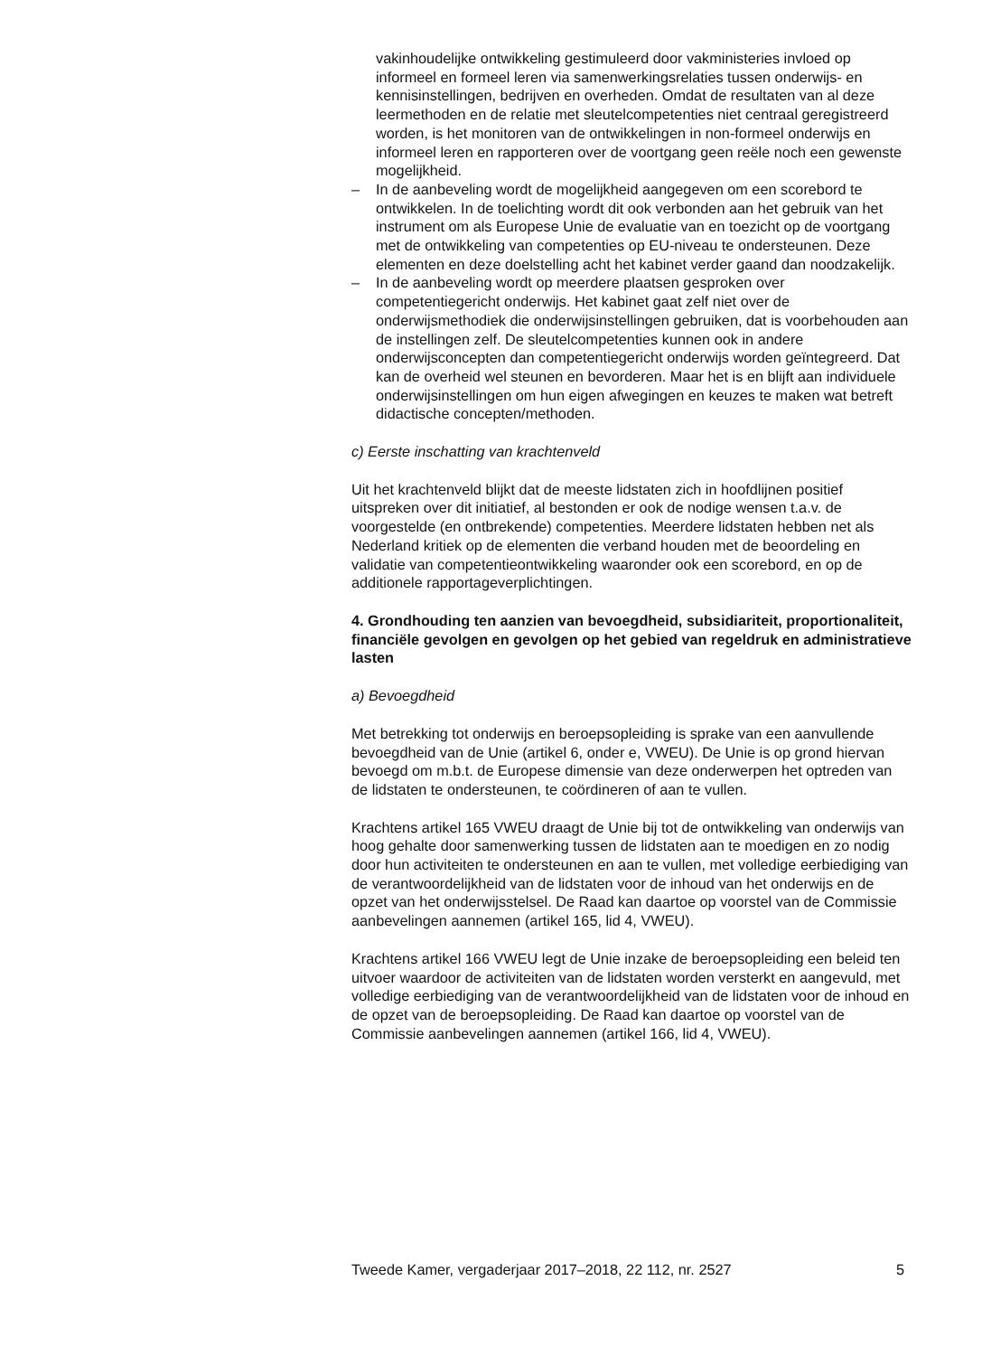vakinhoudelijke ontwikkeling gestimuleerd door vakministeries invloed op informeel en formeel leren via samenwerkingsrelaties tussen onderwijs- en kennisinstellingen, bedrijven en overheden. Omdat de resultaten van al deze leermethoden en de relatie met sleutelcompe­tenties niet centraal geregistreerd worden, is het monitoren van de ontwikkelingen in non-formeel onderwijs en informeel leren en rapporteren over de voortgang geen reële noch een gewenste mogelijkheid.
– In de aanbeveling wordt de mogelijkheid aangegeven om een scorebord te ontwikkelen. In de toelichting wordt dit ook verbonden aan het gebruik van het instrument om als Europese Unie de evaluatie van en toezicht op de voortgang met de ontwikkeling van competen­ties op EU-niveau te ondersteunen. Deze elementen en deze doelstel­ling acht het kabinet verder gaand dan noodzakelijk.
– In de aanbeveling wordt op meerdere plaatsen gesproken over competentiegericht onderwijs. Het kabinet gaat zelf niet over de onderwijsmethodiek die onderwijsinstellingen gebruiken, dat is voorbehouden aan de instellingen zelf. De sleutelcompetenties kunnen ook in andere onderwijsconcepten dan competentiegericht onderwijs worden geïntegreerd. Dat kan de overheid wel steunen en bevorderen. Maar het is en blijft aan individuele onderwijsinstellingen om hun eigen afwegingen en keuzes te maken wat betreft didactische concepten/methoden.
c) Eerste inschatting van krachtenveld
Uit het krachtenveld blijkt dat de meeste lidstaten zich in hoofdlijnen positief uitspreken over dit initiatief, al bestonden er ook de nodige wensen t.a.v. de voorgestelde (en ontbrekende) competenties. Meerdere lidstaten hebben net als Nederland kritiek op de elementen die verband houden met de beoordeling en validatie van competentieontwikkeling waaronder ook een scorebord, en op de additionele rapportageverplich­tingen.
4. Grondhouding ten aanzien van bevoegdheid, subsidiariteit, proportionaliteit, financiële gevolgen en gevolgen op het gebied van regeldruk en administratieve lasten
a) Bevoegdheid
Met betrekking tot onderwijs en beroepsopleiding is sprake van een aanvullende bevoegdheid van de Unie (artikel 6, onder e, VWEU). De Unie is op grond hiervan bevoegd om m.b.t. de Europese dimensie van deze onderwerpen het optreden van de lidstaten te ondersteunen, te coördi­neren of aan te vullen.
Krachtens artikel 165 VWEU draagt de Unie bij tot de ontwikkeling van onderwijs van hoog gehalte door samenwerking tussen de lidstaten aan te moedigen en zo nodig door hun activiteiten te ondersteunen en aan te vullen, met volledige eerbiediging van de verantwoordelijkheid van de lidstaten voor de inhoud van het onderwijs en de opzet van het onderwijs­stelsel. De Raad kan daartoe op voorstel van de Commissie aanbevelingen aannemen (artikel 165, lid 4, VWEU).
Krachtens artikel 166 VWEU legt de Unie inzake de beroepsopleiding een beleid ten uitvoer waardoor de activiteiten van de lidstaten worden versterkt en aangevuld, met volledige eerbiediging van de verantwoorde­lijkheid van de lidstaten voor de inhoud en de opzet van de beroepsop­leiding. De Raad kan daartoe op voorstel van de Commissie aanbeve­lingen aannemen (artikel 166, lid 4, VWEU).
Tweede Kamer, vergaderjaar 2017–2018, 22 112, nr. 2527 5